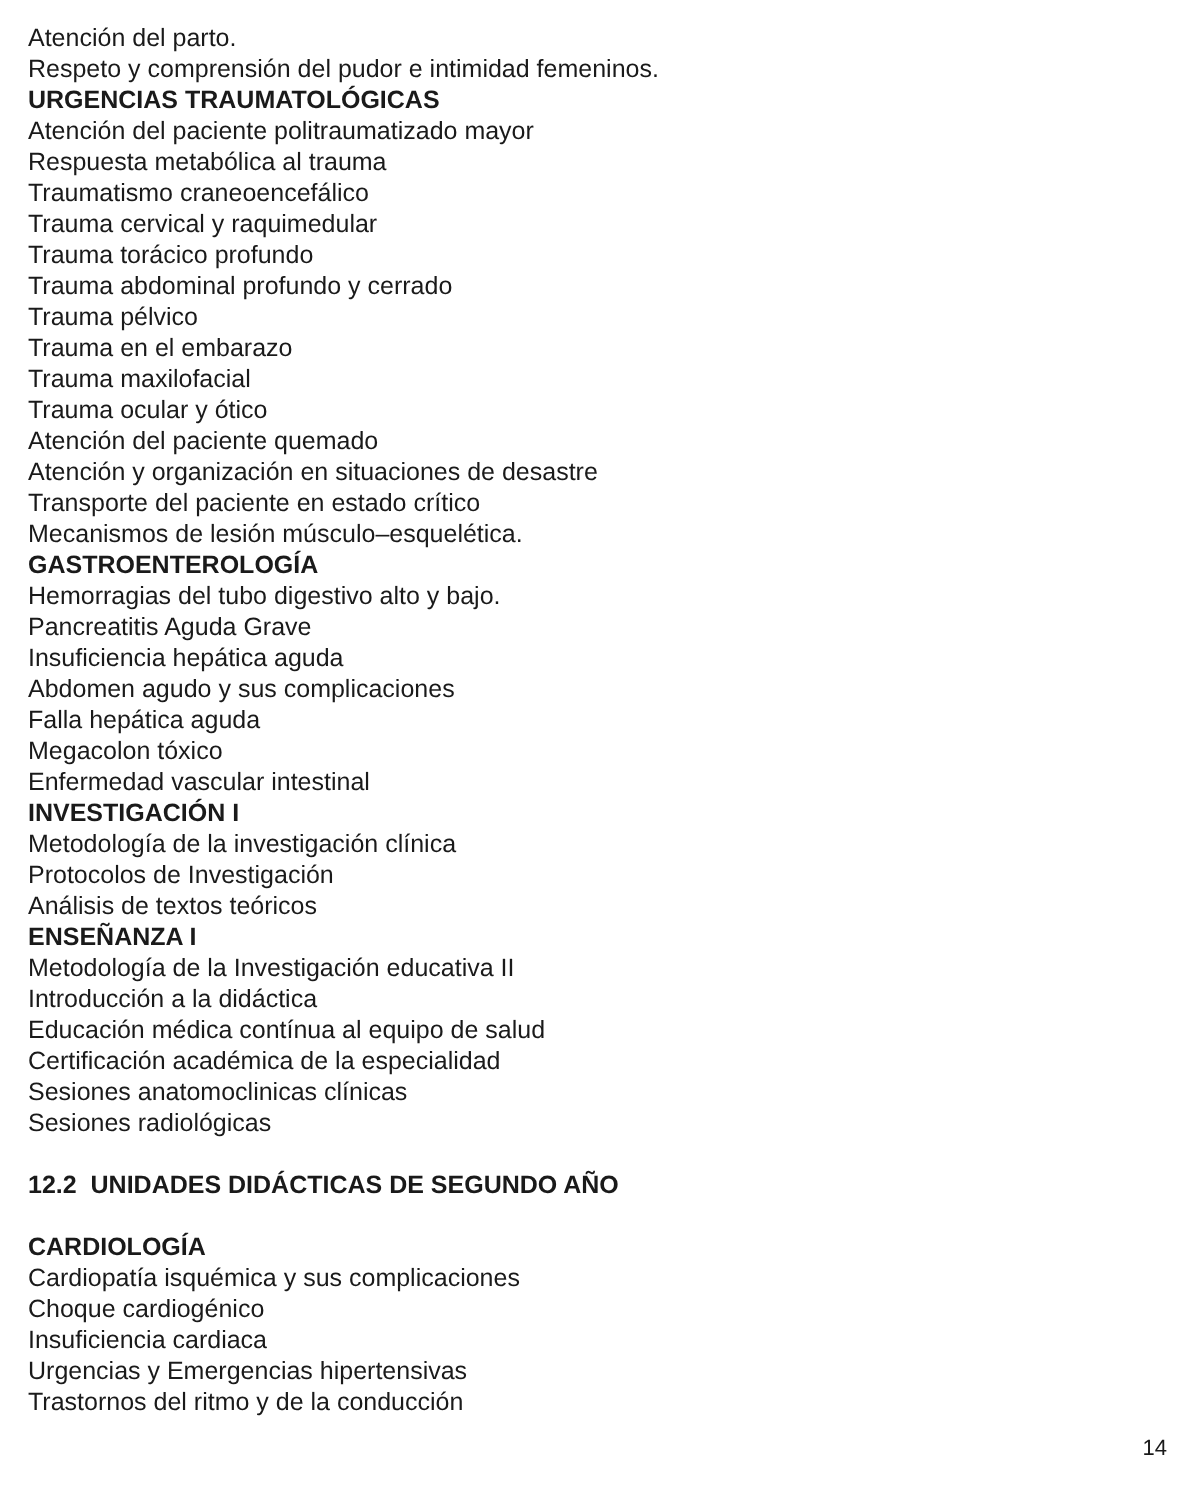Atención del parto.
Respeto y comprensión del pudor e intimidad femeninos.
URGENCIAS TRAUMATOLÓGICAS
Atención del paciente politraumatizado mayor
Respuesta metabólica al trauma
Traumatismo craneoencefálico
Trauma cervical y raquimedular
Trauma torácico profundo
Trauma abdominal profundo y cerrado
Trauma pélvico
Trauma en el embarazo
Trauma maxilofacial
Trauma ocular y ótico
Atención del paciente quemado
Atención y organización en situaciones de desastre
Transporte del paciente en estado crítico
Mecanismos de lesión músculo–esquelética.
GASTROENTEROLOGÍA
Hemorragias del tubo digestivo alto y bajo.
Pancreatitis Aguda Grave
Insuficiencia hepática aguda
Abdomen agudo y sus complicaciones
Falla hepática aguda
Megacolon tóxico
Enfermedad vascular intestinal
INVESTIGACIÓN I
Metodología de la investigación clínica
Protocolos de Investigación
Análisis de textos teóricos
ENSEÑANZA I
Metodología de la Investigación educativa II
Introducción a la didáctica
Educación médica contínua al equipo de salud
Certificación académica de la especialidad
Sesiones anatomoclinicas clínicas
Sesiones radiológicas
12.2 UNIDADES DIDÁCTICAS DE SEGUNDO AÑO
CARDIOLOGÍA
Cardiopatía isquémica y sus complicaciones
Choque cardiogénico
Insuficiencia cardiaca
Urgencias y Emergencias hipertensivas
Trastornos del ritmo y de la conducción
14